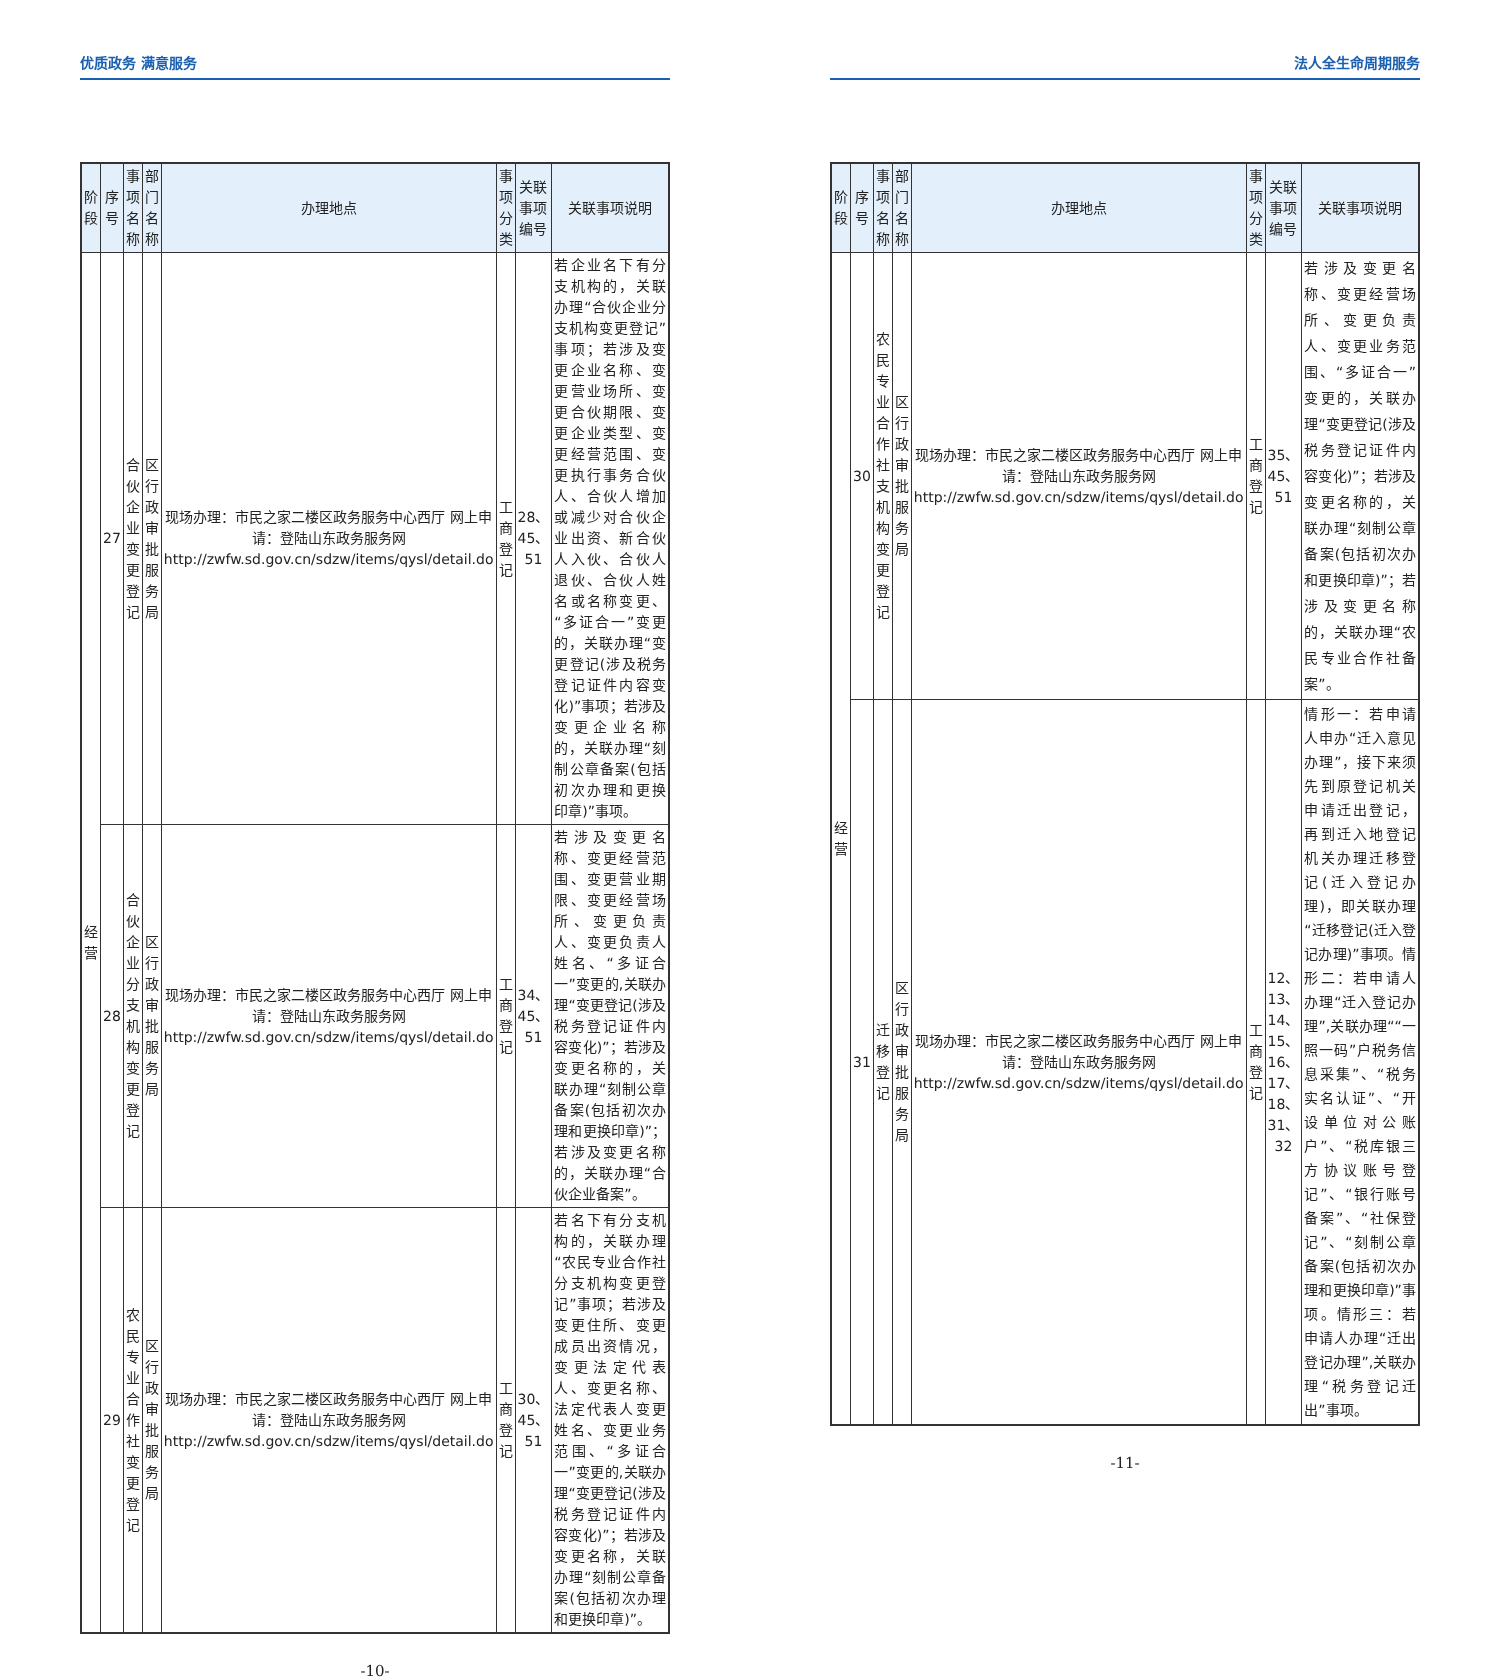优质政务 满意服务
| 阶段 | 序号 | 事项名称 | 部门名称 | 办理地点 | 事项分类 | 关联事项编号 | 关联事项说明 |
| --- | --- | --- | --- | --- | --- | --- | --- |
| 经营 | 27 | 合伙企业变更登记 | 区行政审批服务局 | 现场办理：市民之家二楼区政务服务中心西厅 网上申请：登陆山东政务服务网 http://zwfw.sd.gov.cn/sdzw/items/qysl/detail.do | 工商登记 | 28、45、51 | 若企业名下有分支机构的，关联办理“合伙企业分支机构变更登记”事项；若涉及变更企业名称、变更营业场所、变更合伙期限、变更企业类型、变更经营范围、变更执行事务合伙人、合伙人增加或减少对合伙企业出资、新合伙人入伙、合伙人退伙、合伙人姓名或名称变更、“多证合一”变更的，关联办理“变更登记(涉及税务登记证件内容变化)”事项；若涉及变更企业名称的，关联办理“刻制公章备案(包括初次办理和更换印章)”事项。 |
| | 28 | 合伙企业分支机构变更登记 | 区行政审批服务局 | 现场办理：市民之家二楼区政务服务中心西厅 网上申请：登陆山东政务服务网 http://zwfw.sd.gov.cn/sdzw/items/qysl/detail.do | 工商登记 | 34、45、51 | 若涉及变更名称、变更经营范围、变更营业期限、变更经营场所、变更负责人、变更负责人姓名、“多证合一”变更的,关联办理“变更登记(涉及税务登记证件内容变化)”；若涉及变更名称的，关联办理“刻制公章备案(包括初次办理和更换印章)”；若涉及变更名称的，关联办理“合伙企业备案”。 |
| | 29 | 农民专业合作社变更登记 | 区行政审批服务局 | 现场办理：市民之家二楼区政务服务中心西厅 网上申请：登陆山东政务服务网 http://zwfw.sd.gov.cn/sdzw/items/qysl/detail.do | 工商登记 | 30、45、51 | 若名下有分支机构的，关联办理“农民专业合作社分支机构变更登记”事项；若涉及变更住所、变更成员出资情况，变更法定代表人、变更名称、法定代表人变更姓名、变更业务范围、“多证合一”变更的,关联办理“变更登记(涉及税务登记证件内容变化)”；若涉及变更名称，关联办理“刻制公章备案(包括初次办理和更换印章)”。 |
-10-
法人全生命周期服务
| 阶段 | 序号 | 事项名称 | 部门名称 | 办理地点 | 事项分类 | 关联事项编号 | 关联事项说明 |
| --- | --- | --- | --- | --- | --- | --- | --- |
| 经营 | 30 | 农民专业合作社支机构变更登记 | 区行政审批服务局 | 现场办理：市民之家二楼区政务服务中心西厅 网上申请：登陆山东政务服务网 http://zwfw.sd.gov.cn/sdzw/items/qysl/detail.do | 工商登记 | 35、45、51 | 若涉及变更名称、变更经营场所、变更负责人、变更业务范围、“多证合一”变更的，关联办理“变更登记(涉及税务登记证件内容变化)”；若涉及变更名称的，关联办理“刻制公章备案(包括初次办和更换印章)”；若涉及变更名称的，关联办理“农民专业合作社备案”。 |
| | 31 | 迁移登记 | 区行政审批服务局 | 现场办理：市民之家二楼区政务服务中心西厅 网上申请：登陆山东政务服务网 http://zwfw.sd.gov.cn/sdzw/items/qysl/detail.do | 工商登记 | 12、13、14、15、16、17、18、31、32 | 情形一：若申请人申办“迁入意见办理”，接下来须先到原登记机关申请迁出登记，再到迁入地登记机关办理迁移登记(迁入登记办理)，即关联办理“迁移登记(迁入登记办理)”事项。情形二：若申请人办理“迁入登记办理”,关联办理““一照一码”户税务信息采集”、“税务实名认证”、“开设单位对公账户”、“税库银三方协议账号登记”、“银行账号备案”、“社保登记”、“刻制公章备案(包括初次办理和更换印章)”事项。情形三：若申请人办理“迁出登记办理”,关联办理“税务登记迁出”事项。 |
-11-